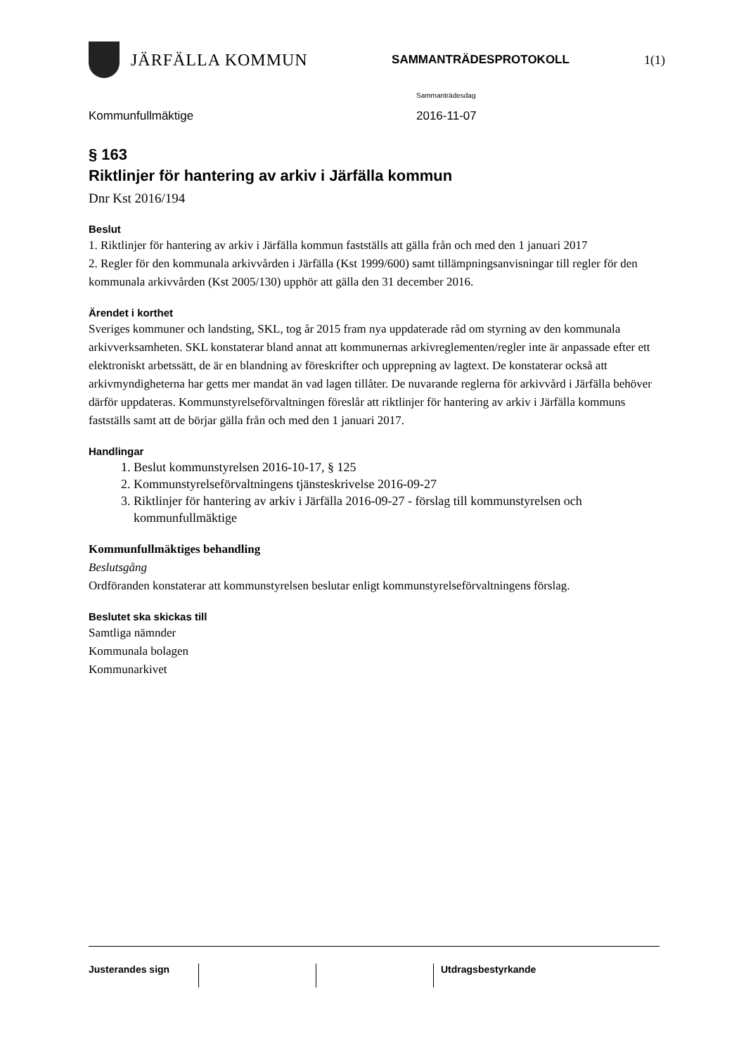JÄRFÄLLA KOMMUN
SAMMANTRÄDESPROTOKOLL 1(1)
Sammanträdesdag
Kommunfullmäktige 2016-11-07
§ 163
Riktlinjer för hantering av arkiv i Järfälla kommun
Dnr Kst 2016/194
Beslut
1. Riktlinjer för hantering av arkiv i Järfälla kommun fastställs att gälla från och med den 1 januari 2017
2. Regler för den kommunala arkivvården i Järfälla (Kst 1999/600) samt tillämpningsanvisningar till regler för den kommunala arkivvården (Kst 2005/130) upphör att gälla den 31 december 2016.
Ärendet i korthet
Sveriges kommuner och landsting, SKL, tog år 2015 fram nya uppdaterade råd om styrning av den kommunala arkivverksamheten. SKL konstaterar bland annat att kommunernas arkivreglementen/regler inte är anpassade efter ett elektroniskt arbetssätt, de är en blandning av föreskrifter och upprepning av lagtext. De konstaterar också att arkivmyndigheterna har getts mer mandat än vad lagen tillåter. De nuvarande reglerna för arkivvård i Järfälla behöver därför uppdateras. Kommunstyrelseförvaltningen föreslår att riktlinjer för hantering av arkiv i Järfälla kommuns fastställs samt att de börjar gälla från och med den 1 januari 2017.
Handlingar
1. Beslut kommunstyrelsen 2016-10-17, § 125
2. Kommunstyrelseförvaltningens tjänsteskrivelse 2016-09-27
3. Riktlinjer för hantering av arkiv i Järfälla 2016-09-27 - förslag till kommunstyrelsen och kommunfullmäktige
Kommunfullmäktiges behandling
Beslutsgång
Ordföranden konstaterar att kommunstyrelsen beslutar enligt kommunstyrelseförvaltningens förslag.
Beslutet ska skickas till
Samtliga nämnder
Kommunala bolagen
Kommunarkivet
Justerandes sign Utdragsbestyrkande